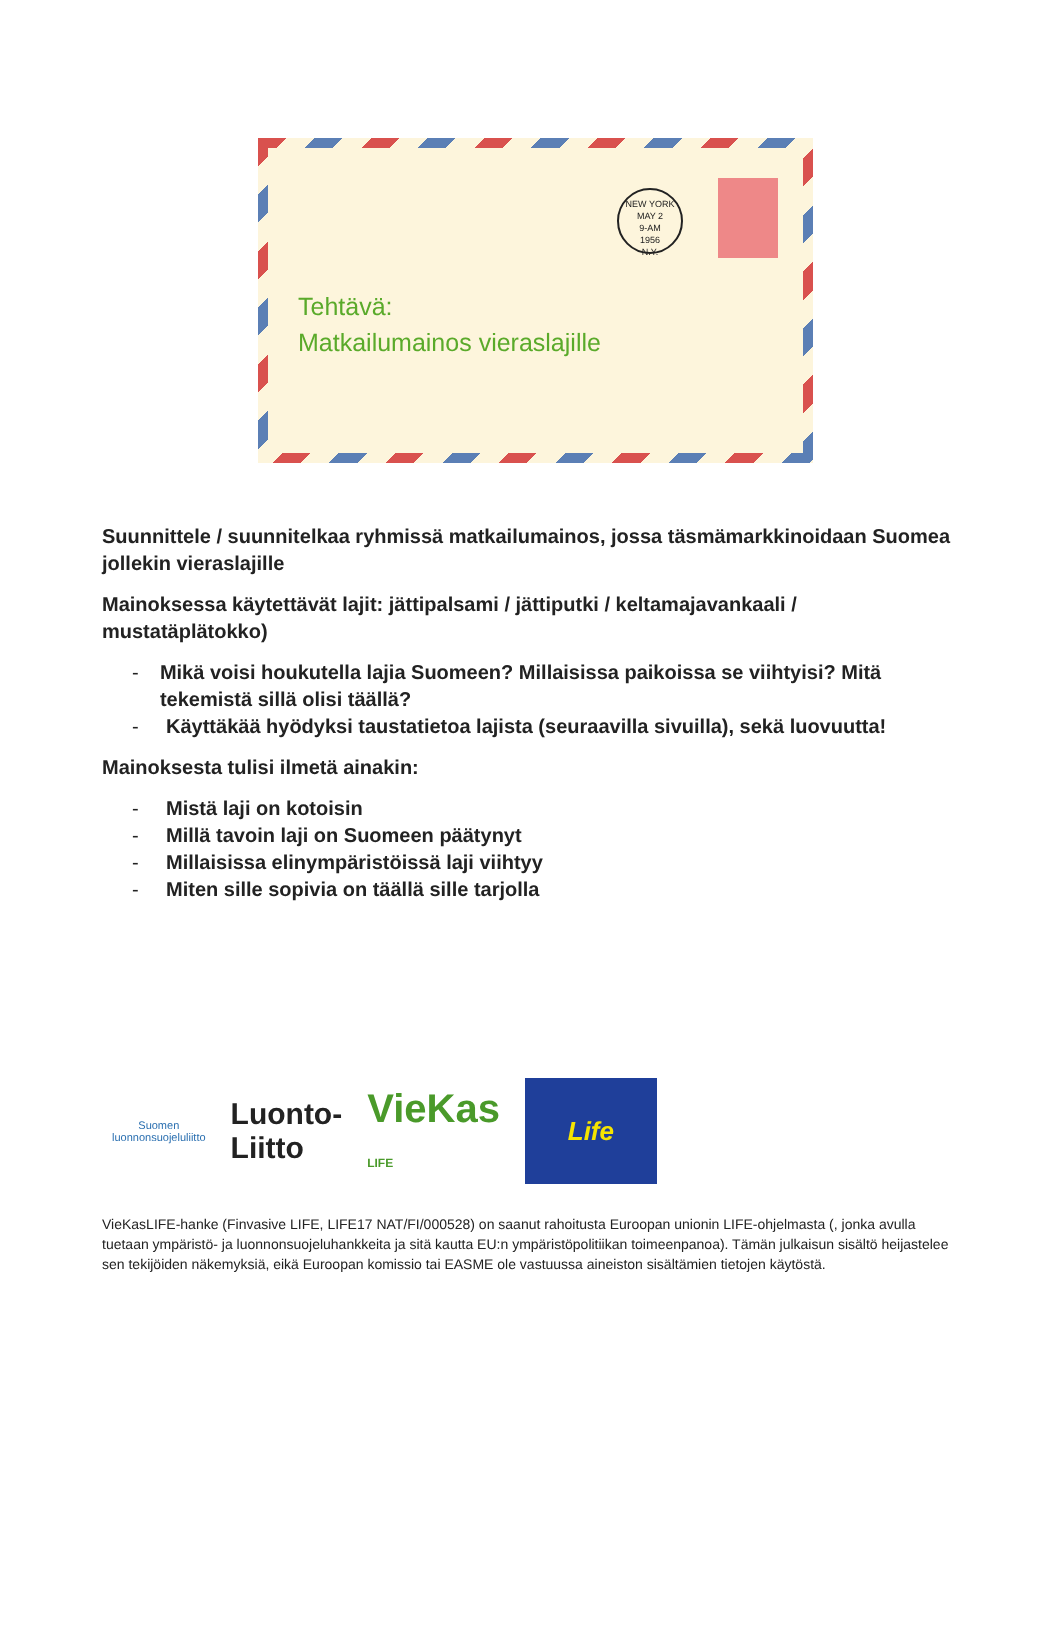NEW YORK
MAY 2
9-AM
1956
N.Y.
Tehtävä:
Matkailumainos vieraslajille
Suunnittele / suunnitelkaa ryhmissä matkailumainos, jossa täsmämarkkinoidaan Suomea jollekin vieraslajille
Mainoksessa käytettävät lajit: jättipalsami / jättiputki / keltamajavankaali / mustatäplätokko)
- Mikä voisi houkutella lajia Suomeen? Millaisissa paikoissa se viihtyisi? Mitä tekemistä sillä olisi täällä?
- Käyttäkää hyödyksi taustatietoa lajista (seuraavilla sivuilla), sekä luovuutta!
Mainoksesta tulisi ilmetä ainakin:
- Mistä laji on kotoisin
- Millä tavoin laji on Suomeen päätynyt
- Millaisissa elinympäristöissä laji viihtyy
- Miten sille sopivia on täällä sille tarjolla
Suomen
luonnonsuojeluliitto
Luonto-
Liitto
VieKas
LIFE
Life
VieKasLIFE-hanke (Finvasive LIFE, LIFE17 NAT/FI/000528) on saanut rahoitusta Euroopan unionin LIFE-ohjelmasta (, jonka avulla tuetaan ympäristö- ja luonnonsuojeluhankkeita ja sitä kautta EU:n ympäristöpolitiikan toimeenpanoa). Tämän julkaisun sisältö heijastelee sen tekijöiden näkemyksiä, eikä Euroopan komissio tai EASME ole vastuussa aineiston sisältämien tietojen käytöstä.